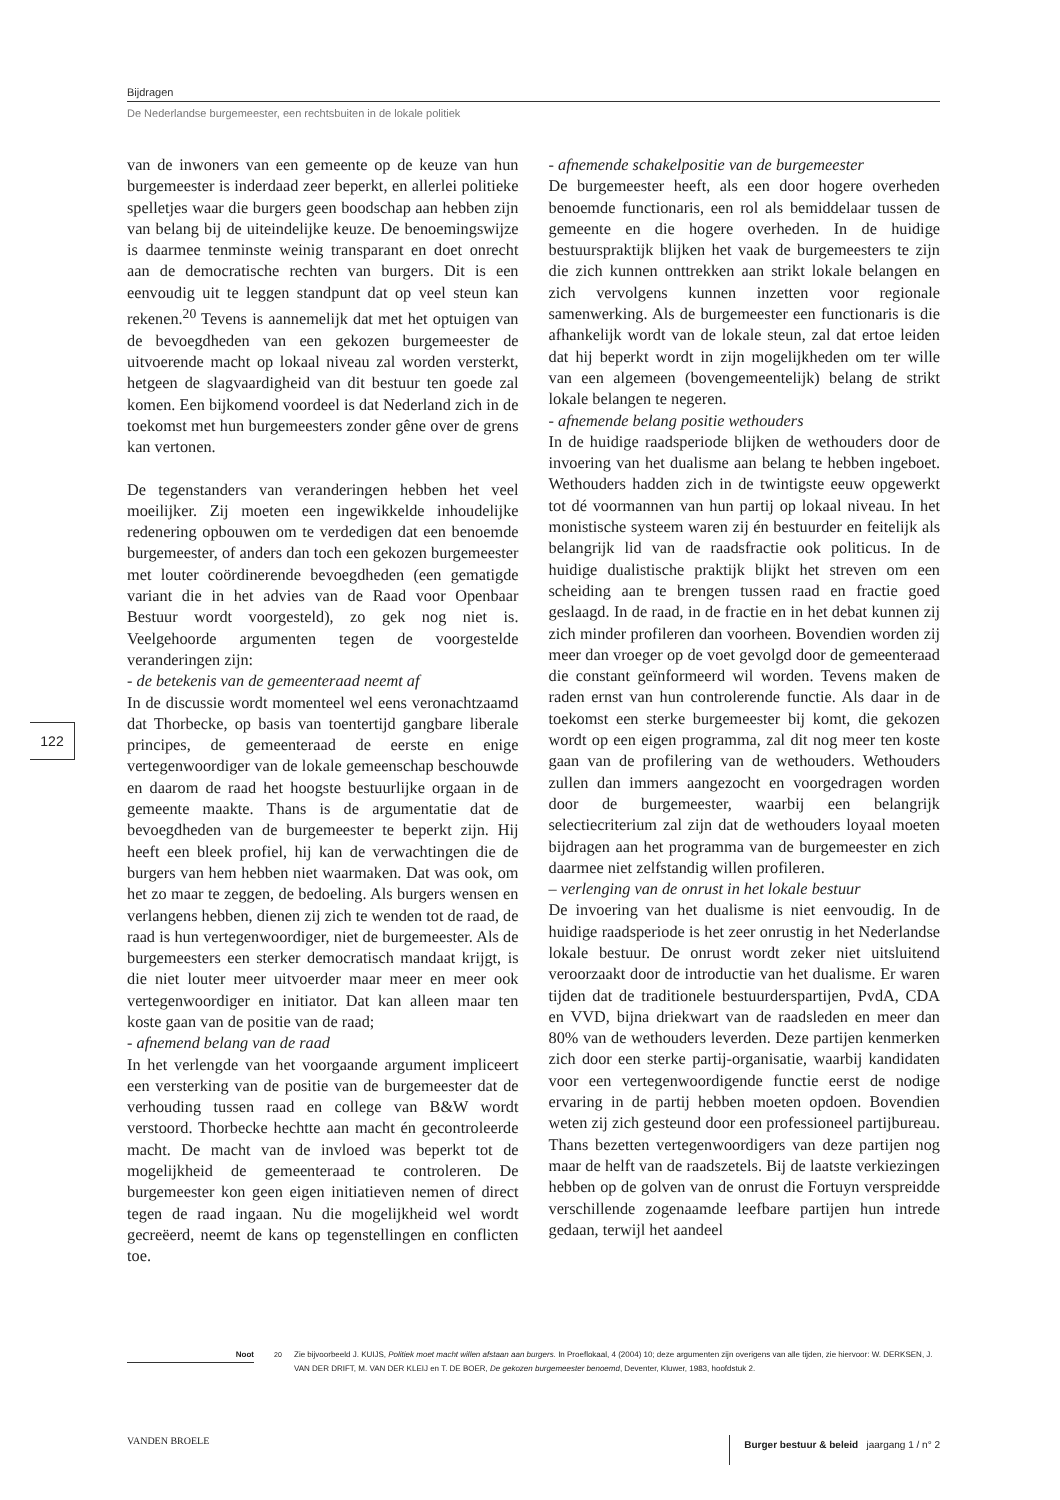Bijdragen
De Nederlandse burgemeester, een rechtsbuiten in de lokale politiek
van de inwoners van een gemeente op de keuze van hun burgemeester is inderdaad zeer beperkt, en allerlei politieke spelletjes waar die burgers geen boodschap aan hebben zijn van belang bij de uiteindelijke keuze. De benoemingswijze is daarmee tenminste weinig transparant en doet onrecht aan de democratische rechten van burgers. Dit is een eenvoudig uit te leggen standpunt dat op veel steun kan rekenen.<sup>20</sup> Tevens is aannemelijk dat met het optuigen van de bevoegdheden van een gekozen burgemeester de uitvoerende macht op lokaal niveau zal worden versterkt, hetgeen de slagvaardigheid van dit bestuur ten goede zal komen. Een bijkomend voordeel is dat Nederland zich in de toekomst met hun burgemeesters zonder gêne over de grens kan vertonen.
De tegenstanders van veranderingen hebben het veel moeilijker. Zij moeten een ingewikkelde inhoudelijke redenering opbouwen om te verdedigen dat een benoemde burgemeester, of anders dan toch een gekozen burgemeester met louter coördinerende bevoegdheden (een gematigde variant die in het advies van de Raad voor Openbaar Bestuur wordt voorgesteld), zo gek nog niet is. Veelgehoorde argumenten tegen de voorgestelde veranderingen zijn:
- de betekenis van de gemeenteraad neemt af
In de discussie wordt momenteel wel eens veronachtzaamd dat Thorbecke, op basis van toentertijd gangbare liberale principes, de gemeenteraad de eerste en enige vertegenwoordiger van de lokale gemeenschap beschouwde en daarom de raad het hoogste bestuurlijke orgaan in de gemeente maakte. Thans is de argumentatie dat de bevoegdheden van de burgemeester te beperkt zijn. Hij heeft een bleek profiel, hij kan de verwachtingen die de burgers van hem hebben niet waarmaken. Dat was ook, om het zo maar te zeggen, de bedoeling. Als burgers wensen en verlangens hebben, dienen zij zich te wenden tot de raad, de raad is hun vertegenwoordiger, niet de burgemeester. Als de burgemeesters een sterker democratisch mandaat krijgt, is die niet louter meer uitvoerder maar meer en meer ook vertegenwoordiger en initiator. Dat kan alleen maar ten koste gaan van de positie van de raad;
- afnemend belang van de raad
In het verlengde van het voorgaande argument impliceert een versterking van de positie van de burgemeester dat de verhouding tussen raad en college van B&W wordt verstoord. Thorbecke hechtte aan macht én gecontroleerde macht. De macht van de invloed was beperkt tot de mogelijkheid de gemeenteraad te controleren. De burgemeester kon geen eigen initiatieven nemen of direct tegen de raad ingaan. Nu die mogelijkheid wel wordt gecreëerd, neemt de kans op tegenstellingen en conflicten toe.
- afnemende schakelpositie van de burgemeester
De burgemeester heeft, als een door hogere overheden benoemde functionaris, een rol als bemiddelaar tussen de gemeente en die hogere overheden. In de huidige bestuurspraktijk blijken het vaak de burgemeesters te zijn die zich kunnen onttrekken aan strikt lokale belangen en zich vervolgens kunnen inzetten voor regionale samenwerking. Als de burgemeester een functionaris is die afhankelijk wordt van de lokale steun, zal dat ertoe leiden dat hij beperkt wordt in zijn mogelijkheden om ter wille van een algemeen (bovengemeentelijk) belang de strikt lokale belangen te negeren.
- afnemende belang positie wethouders
In de huidige raadsperiode blijken de wethouders door de invoering van het dualisme aan belang te hebben ingeboet. Wethouders hadden zich in de twintigste eeuw opgewerkt tot dé voormannen van hun partij op lokaal niveau. In het monistische systeem waren zij én bestuurder en feitelijk als belangrijk lid van de raadsfractie ook politicus. In de huidige dualistische praktijk blijkt het streven om een scheiding aan te brengen tussen raad en fractie goed geslaagd. In de raad, in de fractie en in het debat kunnen zij zich minder profileren dan voorheen. Bovendien worden zij meer dan vroeger op de voet gevolgd door de gemeenteraad die constant geïnformeerd wil worden. Tevens maken de raden ernst van hun controlerende functie. Als daar in de toekomst een sterke burgemeester bij komt, die gekozen wordt op een eigen programma, zal dit nog meer ten koste gaan van de profilering van de wethouders. Wethouders zullen dan immers aangezocht en voorgedragen worden door de burgemeester, waarbij een belangrijk selectiecriterium zal zijn dat de wethouders loyaal moeten bijdragen aan het programma van de burgemeester en zich daarmee niet zelfstandig willen profileren.
– verlenging van de onrust in het lokale bestuur
De invoering van het dualisme is niet eenvoudig. In de huidige raadsperiode is het zeer onrustig in het Nederlandse lokale bestuur. De onrust wordt zeker niet uitsluitend veroorzaakt door de introductie van het dualisme. Er waren tijden dat de traditionele bestuurderspartijen, PvdA, CDA en VVD, bijna driekwart van de raadsleden en meer dan 80% van de wethouders leverden. Deze partijen kenmerken zich door een sterke partij-organisatie, waarbij kandidaten voor een vertegenwoordigende functie eerst de nodige ervaring in de partij hebben moeten opdoen. Bovendien weten zij zich gesteund door een professioneel partijbureau. Thans bezetten vertegenwoordigers van deze partijen nog maar de helft van de raadszetels. Bij de laatste verkiezingen hebben op de golven van de onrust die Fortuyn verspreidde verschillende zogenaamde leefbare partijen hun intrede gedaan, terwijl het aandeel
122
Noot
20 Zie bijvoorbeeld J. KUIJS, Politiek moet macht willen afstaan aan burgers. In Proeflokaal, 4 (2004) 10; deze argumenten zijn overigens van alle tijden, zie hiervoor: W. DERKSEN, J. VAN DER DRIFT, M. VAN DER KLEIJ en T. DE BOER, De gekozen burgemeester benoemd, Deventer, Kluwer, 1983, hoofdstuk 2.
VANDEN BROELE
Burger bestuur & beleid jaargang 1 / n° 2